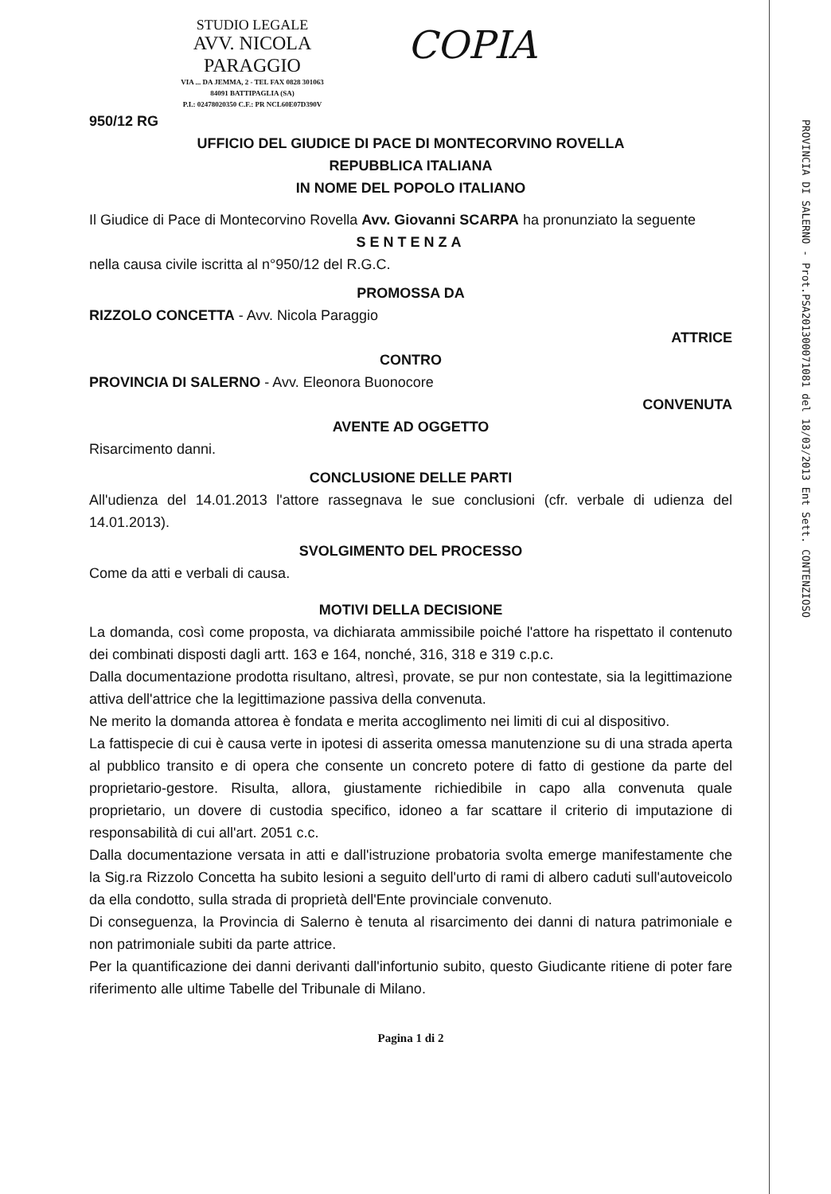STUDIO LEGALE
AVV. NICOLA PARAGGIO
VIA ... DA JEMMA, 2 - TEL FAX 0828 301063
84091 BATTIPAGLIA (SA)
P.I.: 02478020350 C.F.: PR NCL60E07D390V
COPIA
950/12 RG
UFFICIO DEL GIUDICE DI PACE DI MONTECORVINO ROVELLA
REPUBBLICA ITALIANA
IN NOME DEL POPOLO ITALIANO
Il Giudice di Pace di Montecorvino Rovella Avv. Giovanni SCARPA ha pronunziato la seguente
SENTENZA
nella causa civile iscritta al n°950/12 del R.G.C.
PROMOSSA DA
RIZZOLO CONCETTA - Avv. Nicola Paraggio
ATTRICE
CONTRO
PROVINCIA DI SALERNO - Avv. Eleonora Buonocore
CONVENUTA
AVENTE AD OGGETTO
Risarcimento danni.
CONCLUSIONE DELLE PARTI
All'udienza del 14.01.2013 l'attore rassegnava le sue conclusioni (cfr. verbale di udienza del 14.01.2013).
SVOLGIMENTO DEL PROCESSO
Come da atti e verbali di causa.
MOTIVI DELLA DECISIONE
La domanda, così come proposta, va dichiarata ammissibile poiché l'attore ha rispettato il contenuto dei combinati disposti dagli artt. 163 e 164, nonché, 316, 318 e 319 c.p.c.
Dalla documentazione prodotta risultano, altresì, provate, se pur non contestate, sia la legittimazione attiva dell'attrice che la legittimazione passiva della convenuta.
Ne merito la domanda attorea è fondata e merita accoglimento nei limiti di cui al dispositivo.
La fattispecie di cui è causa verte in ipotesi di asserita omessa manutenzione su di una strada aperta al pubblico transito e di opera che consente un concreto potere di fatto di gestione da parte del proprietario-gestore. Risulta, allora, giustamente richiedibile in capo alla convenuta quale proprietario, un dovere di custodia specifico, idoneo a far scattare il criterio di imputazione di responsabilità di cui all'art. 2051 c.c.
Dalla documentazione versata in atti e dall'istruzione probatoria svolta emerge manifestamente che la Sig.ra Rizzolo Concetta ha subito lesioni a seguito dell'urto di rami di albero caduti sull'autoveicolo da ella condotto, sulla strada di proprietà dell'Ente provinciale convenuto.
Di conseguenza, la Provincia di Salerno è tenuta al risarcimento dei danni di natura patrimoniale e non patrimoniale subiti da parte attrice.
Per la quantificazione dei danni derivanti dall'infortunio subito, questo Giudicante ritiene di poter fare riferimento alle ultime Tabelle del Tribunale di Milano.
Pagina 1 di 2
PROVINCIA DI SALERNO - Prot.PSA201300071081 del 18/03/2013 Ent Sett. CONTENZIOSO